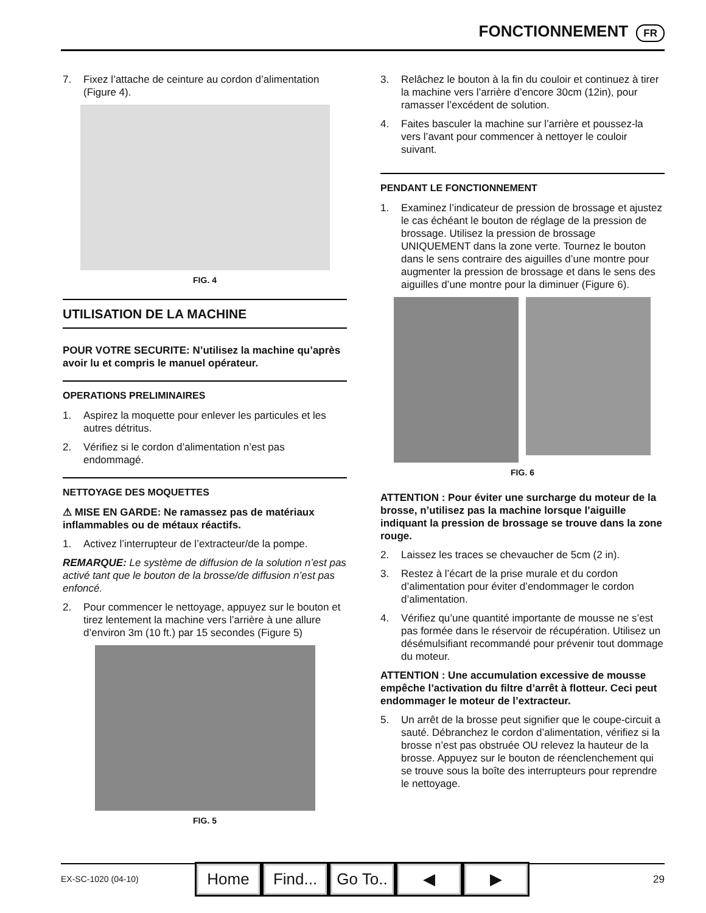FONCTIONNEMENT FR
7. Fixez l’attache de ceinture au cordon d’alimentation (Figure 4).
FIG. 4
UTILISATION DE LA MACHINE
POUR VOTRE SECURITE: N’utilisez la machine qu’après avoir lu et compris le manuel opérateur.
OPERATIONS PRELIMINAIRES
1. Aspirez la moquette pour enlever les particules et les autres détritus.
2. Vérifiez si le cordon d’alimentation n’est pas endommagé.
NETTOYAGE DES MOQUETTES
⚠ MISE EN GARDE: Ne ramassez pas de matériaux inflammables ou de métaux réactifs.
1. Activez l’interrupteur de l’extracteur/de la pompe.
REMARQUE: Le système de diffusion de la solution n’est pas activé tant que le bouton de la brosse/de diffusion n’est pas enfoncé.
2. Pour commencer le nettoyage, appuyez sur le bouton et tirez lentement la machine vers l’arrière à une allure d’environ 3m (10 ft.) par 15 secondes (Figure 5)
FIG. 5
3. Relâchez le bouton à la fin du couloir et continuez à tirer la machine vers l’arrière d’encore 30cm (12in), pour ramasser l’excédent de solution.
4. Faites basculer la machine sur l’arrière et poussez-la vers l’avant pour commencer à nettoyer le couloir suivant.
PENDANT LE FONCTIONNEMENT
1. Examinez l’indicateur de pression de brossage et ajustez le cas échéant le bouton de réglage de la pression de brossage. Utilisez la pression de brossage UNIQUEMENT dans la zone verte. Tournez le bouton dans le sens contraire des aiguilles d’une montre pour augmenter la pression de brossage et dans le sens des aiguilles d’une montre pour la diminuer (Figure 6).
FIG. 6
ATTENTION : Pour éviter une surcharge du moteur de la brosse, n’utilisez pas la machine lorsque l’aiguille indiquant la pression de brossage se trouve dans la zone rouge.
2. Laissez les traces se chevaucher de 5cm (2 in).
3. Restez à l’écart de la prise murale et du cordon d’alimentation pour éviter d’endommager le cordon d’alimentation.
4. Vérifiez qu’une quantité importante de mousse ne s’est pas formée dans le réservoir de récupération. Utilisez un désémulsifiant recommandé pour prévenir tout dommage du moteur.
ATTENTION : Une accumulation excessive de mousse empêche l’activation du filtre d’arrêt à flotteur. Ceci peut endommager le moteur de l’extracteur.
5. Un arrêt de la brosse peut signifier que le coupe-circuit a sauté. Débranchez le cordon d’alimentation, vérifiez si la brosse n’est pas obstruée OU relevez la hauteur de la brosse. Appuyez sur le bouton de réenclenchement qui se trouve sous la boîte des interrupteurs pour reprendre le nettoyage.
EX-SC-1020 (04-10) 29
Home Find...
Go To..
◀ ▶